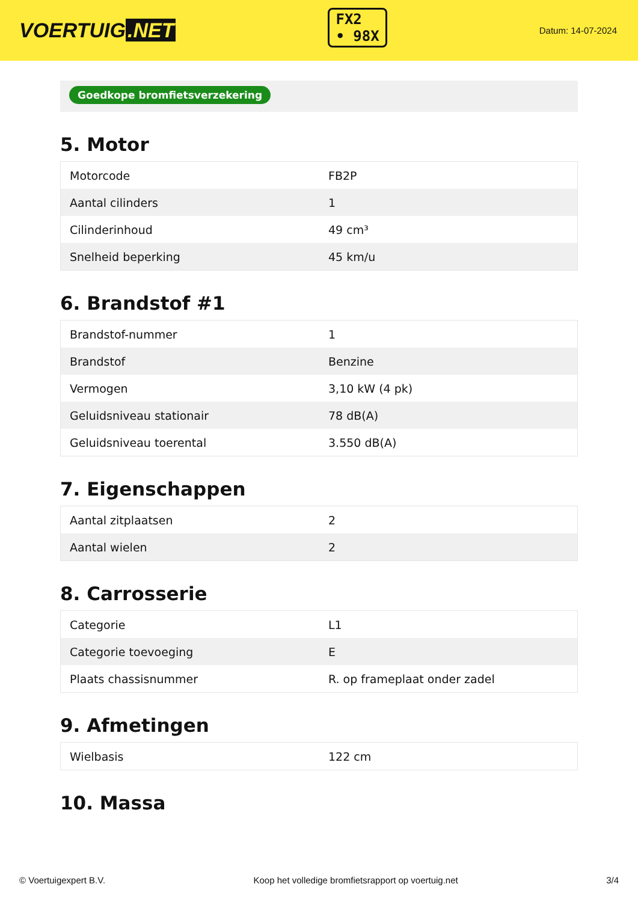VOERTUIG.NET
FX2
• 98X
Datum: 14-07-2024
Goedkope bromfietsverzekering
5. Motor
| Motorcode | FB2P |
| Aantal cilinders | 1 |
| Cilinderinhoud | 49 cm³ |
| Snelheid beperking | 45 km/u |
6. Brandstof #1
| Brandstof-nummer | 1 |
| Brandstof | Benzine |
| Vermogen | 3,10 kW (4 pk) |
| Geluidsniveau stationair | 78 dB(A) |
| Geluidsniveau toerental | 3.550 dB(A) |
7. Eigenschappen
| Aantal zitplaatsen | 2 |
| Aantal wielen | 2 |
8. Carrosserie
| Categorie | L1 |
| Categorie toevoeging | E |
| Plaats chassisnummer | R. op frameplaat onder zadel |
9. Afmetingen
| Wielbasis | 122 cm |
10. Massa
© Voertuigexpert B.V. Koop het volledige bromfietsrapport op voertuig.net 3/4